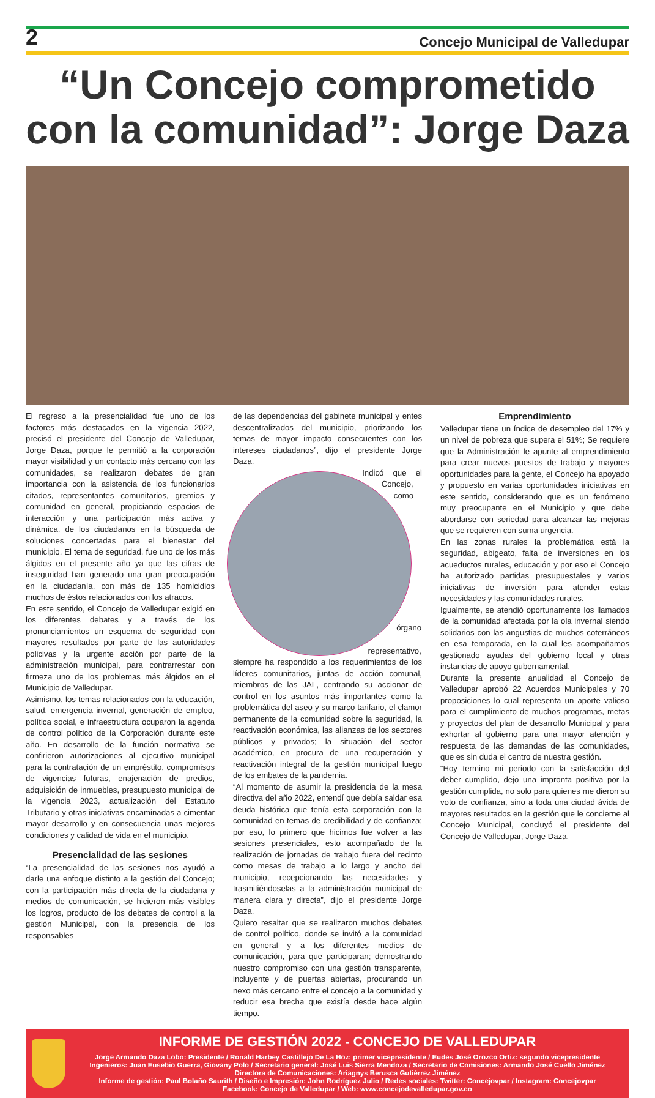2 Concejo Municipal de Valledupar
“Un Concejo comprometido con la comunidad”: Jorge Daza
El regreso a la presencialidad fue uno de los factores más destacados en la vigencia 2022, precisó el presidente del Concejo de Valledupar, Jorge Daza, porque le permitió a la corporación mayor visibilidad y un contacto más cercano con las comunidades, se realizaron debates de gran importancia con la asistencia de los funcionarios citados, representantes comunitarios, gremios y comunidad en general, propiciando espacios de interacción y una participación más activa y dinámica, de los ciudadanos en la búsqueda de soluciones concertadas para el bienestar del municipio. El tema de seguridad, fue uno de los más álgidos en el presente año ya que las cifras de inseguridad han generado una gran preocupación en la ciudadanía, con más de 135 homicidios muchos de éstos relacionados con los atracos.
En este sentido, el Concejo de Valledupar exigió en los diferentes debates y a través de los pronunciamientos un esquema de seguridad con mayores resultados por parte de las autoridades policivas y la urgente acción por parte de la administración municipal, para contrarrestar con firmeza uno de los problemas más álgidos en el Municipio de Valledupar.
Asimismo, los temas relacionados con la educación, salud, emergencia invernal, generación de empleo, política social, e infraestructura ocuparon la agenda de control político de la Corporación durante este año. En desarrollo de la función normativa se confirieron autorizaciones al ejecutivo municipal para la contratación de un empréstito, compromisos de vigencias futuras, enajenación de predios, adquisición de inmuebles, presupuesto municipal de la vigencia 2023, actualización del Estatuto Tributario y otras iniciativas encaminadas a cimentar mayor desarrollo y en consecuencia unas mejores condiciones y calidad de vida en el municipio.
Presencialidad de las sesiones
“La presencialidad de las sesiones nos ayudó a darle una enfoque distinto a la gestión del Concejo; con la participación más directa de la ciudadana y medios de comunicación, se hicieron más visibles los logros, producto de los debates de control a la gestión Municipal, con la presencia de los responsables
de las dependencias del gabinete municipal y entes descentralizados del municipio, priorizando los temas de mayor impacto consecuentes con los intereses ciudadanos”, dijo el presidente Jorge Daza.
Indicó que el Concejo, como órgano representativo, siempre ha respondido a los requerimientos de los líderes comunitarios, juntas de acción comunal, miembros de las JAL, centrando su accionar de control en los asuntos más importantes como la problemática del aseo y su marco tarifario, el clamor permanente de la comunidad sobre la seguridad, la reactivación económica, las alianzas de los sectores públicos y privados; la situación del sector académico, en procura de una recuperación y reactivación integral de la gestión municipal luego de los embates de la pandemia.
“Al momento de asumir la presidencia de la mesa directiva del año 2022, entendí que debía saldar esa deuda histórica que tenía esta corporación con la comunidad en temas de credibilidad y de confianza; por eso, lo primero que hicimos fue volver a las sesiones presenciales, esto acompañado de la realización de jornadas de trabajo fuera del recinto como mesas de trabajo a lo largo y ancho del municipio, recepcionando las necesidades y trasmitiéndoselas a la administración municipal de manera clara y directa”, dijo el presidente Jorge Daza.
Quiero resaltar que se realizaron muchos debates de control político, donde se invitó a la comunidad en general y a los diferentes medios de comunicación, para que participaran; demostrando nuestro compromiso con una gestión transparente, incluyente y de puertas abiertas, procurando un nexo más cercano entre el concejo a la comunidad y reducir esa brecha que existía desde hace algún tiempo.
Emprendimiento
Valledupar tiene un índice de desempleo del 17% y un nivel de pobreza que supera el 51%; Se requiere que la Administración le apunte al emprendimiento para crear nuevos puestos de trabajo y mayores oportunidades para la gente, el Concejo ha apoyado y propuesto en varias oportunidades iniciativas en este sentido, considerando que es un fenómeno muy preocupante en el Municipio y que debe abordarse con seriedad para alcanzar las mejoras que se requieren con suma urgencia.
En las zonas rurales la problemática está la seguridad, abigeato, falta de inversiones en los acueductos rurales, educación y por eso el Concejo ha autorizado partidas presupuestales y varios iniciativas de inversión para atender estas necesidades y las comunidades rurales.
Igualmente, se atendió oportunamente los llamados de la comunidad afectada por la ola invernal siendo solidarios con las angustias de muchos coterráneos en esa temporada, en la cual les acompañamos gestionado ayudas del gobierno local y otras instancias de apoyo gubernamental.
Durante la presente anualidad el Concejo de Valledupar aprobó 22 Acuerdos Municipales y 70 proposiciones lo cual representa un aporte valioso para el cumplimiento de muchos programas, metas y proyectos del plan de desarrollo Municipal y para exhortar al gobierno para una mayor atención y respuesta de las demandas de las comunidades, que es sin duda el centro de nuestra gestión.
“Hoy termino mi periodo con la satisfacción del deber cumplido, dejo una impronta positiva por la gestión cumplida, no solo para quienes me dieron su voto de confianza, sino a toda una ciudad ávida de mayores resultados en la gestión que le concierne al Concejo Municipal, concluyó el presidente del Concejo de Valledupar, Jorge Daza.
INFORME DE GESTIÓN 2022 - CONCEJO DE VALLEDUPAR
Jorge Armando Daza Lobo: Presidente / Ronald Harbey Castillejo De La Hoz: primer vicepresidente / Eudes José Orozco Ortiz: segundo vicepresidente
Ingenieros: Juan Eusebio Guerra, Giovany Polo / Secretario general: José Luis Sierra Mendoza / Secretario de Comisiones: Armando José Cuello Jiménez
Directora de Comunicaciones: Ariagnys Berusca Gutiérrez Jiménez
Informe de gestión: Paul Bolaño Saurith / Diseño e Impresión: John Rodríguez Julio / Redes sociales: Twitter: Concejovpar / Instagram: Concejovpar
Facebook: Concejo de Valledupar / Web: www.concejodevalledupar.gov.co